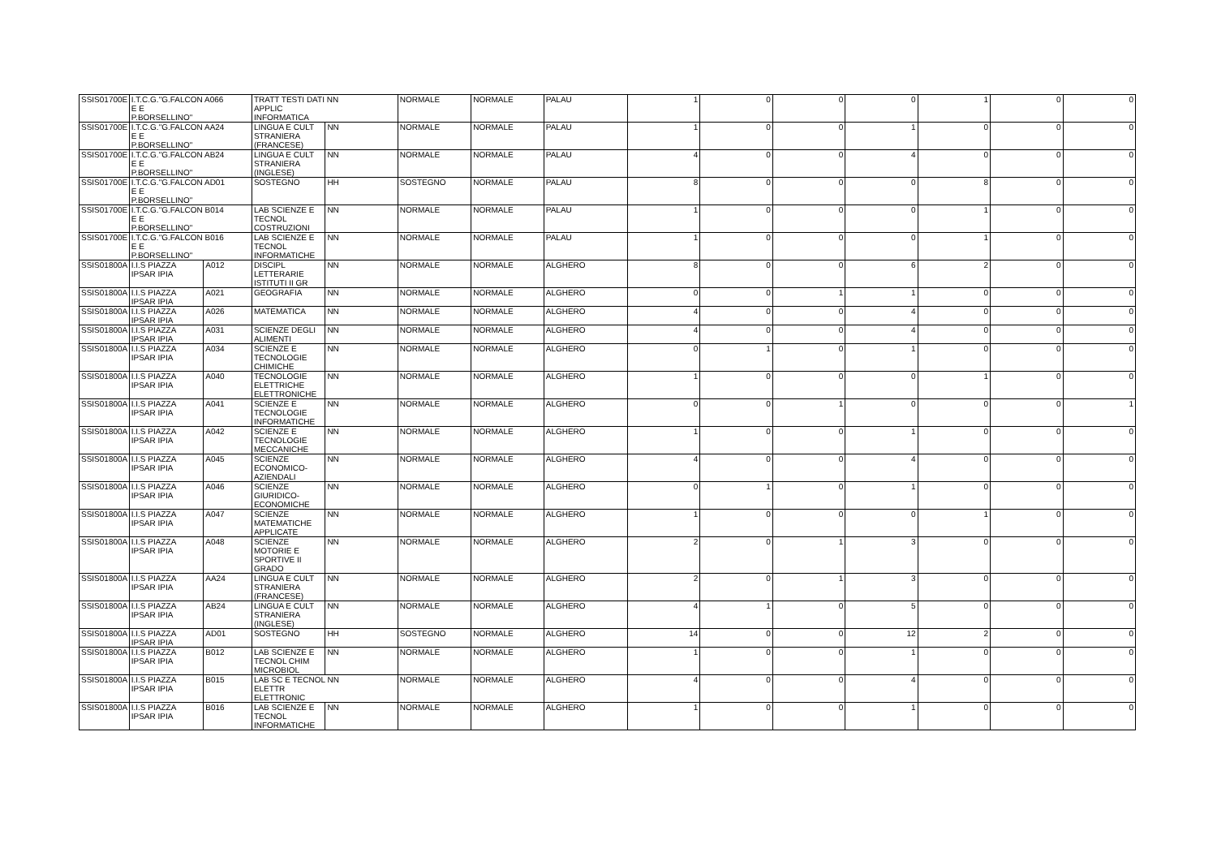| SSIS01700E | I.T.C.G."G.FALCON A066 E E P.BORSELLINO" | | TRATT TESTI DATI NN APPLIC INFORMATICA | | NORMALE | NORMALE | PALAU | 1 | 0 | 0 | 0 | 1 | 0 | 0 |
| SSIS01700E | I.T.C.G."G.FALCON AA24 E E P.BORSELLINO" | | LINGUA E CULT STRANIERA (FRANCESE) | NN | NORMALE | NORMALE | PALAU | 1 | 0 | 0 | 1 | 0 | 0 | 0 |
| SSIS01700E | I.T.C.G."G.FALCON AB24 E E P.BORSELLINO" | | LINGUA E CULT STRANIERA (INGLESE) | NN | NORMALE | NORMALE | PALAU | 4 | 0 | 0 | 4 | 0 | 0 | 0 |
| SSIS01700E | I.T.C.G."G.FALCON AD01 E E P.BORSELLINO" | | SOSTEGNO | HH | SOSTEGNO | NORMALE | PALAU | 8 | 0 | 0 | 0 | 8 | 0 | 0 |
| SSIS01700E | I.T.C.G."G.FALCON B014 E E P.BORSELLINO" | | LAB SCIENZE E TECNOL COSTRUZIONI | NN | NORMALE | NORMALE | PALAU | 1 | 0 | 0 | 0 | 1 | 0 | 0 |
| SSIS01700E | I.T.C.G."G.FALCON B016 E E P.BORSELLINO" | | LAB SCIENZE E TECNOL INFORMATICHE | NN | NORMALE | NORMALE | PALAU | 1 | 0 | 0 | 0 | 1 | 0 | 0 |
| SSIS01800A | I.I.S PIAZZA IPSAR IPIA | A012 | DISCIPL LETTERARIE ISTITUTI II GR | NN | NORMALE | NORMALE | ALGHERO | 8 | 0 | 0 | 6 | 2 | 0 | 0 |
| SSIS01800A | I.I.S PIAZZA IPSAR IPIA | A021 | GEOGRAFIA | NN | NORMALE | NORMALE | ALGHERO | 0 | 0 | 1 | 1 | 0 | 0 | 0 |
| SSIS01800A | I.I.S PIAZZA IPSAR IPIA | A026 | MATEMATICA | NN | NORMALE | NORMALE | ALGHERO | 4 | 0 | 0 | 4 | 0 | 0 | 0 |
| SSIS01800A | I.I.S PIAZZA IPSAR IPIA | A031 | SCIENZE DEGLI ALIMENTI | NN | NORMALE | NORMALE | ALGHERO | 4 | 0 | 0 | 4 | 0 | 0 | 0 |
| SSIS01800A | I.I.S PIAZZA IPSAR IPIA | A034 | SCIENZE E TECNOLOGIE CHIMICHE | NN | NORMALE | NORMALE | ALGHERO | 0 | 1 | 0 | 1 | 0 | 0 | 0 |
| SSIS01800A | I.I.S PIAZZA IPSAR IPIA | A040 | TECNOLOGIE ELETTRICHE ELETTRONICHE | NN | NORMALE | NORMALE | ALGHERO | 1 | 0 | 0 | 0 | 1 | 0 | 0 |
| SSIS01800A | I.I.S PIAZZA IPSAR IPIA | A041 | SCIENZE E TECNOLOGIE INFORMATICHE | NN | NORMALE | NORMALE | ALGHERO | 0 | 0 | 1 | 0 | 0 | 0 | 1 |
| SSIS01800A | I.I.S PIAZZA IPSAR IPIA | A042 | SCIENZE E TECNOLOGIE MECCANICHE | NN | NORMALE | NORMALE | ALGHERO | 1 | 0 | 0 | 1 | 0 | 0 | 0 |
| SSIS01800A | I.I.S PIAZZA IPSAR IPIA | A045 | SCIENZE ECONOMICO-AZIENDALI | NN | NORMALE | NORMALE | ALGHERO | 4 | 0 | 0 | 4 | 0 | 0 | 0 |
| SSIS01800A | I.I.S PIAZZA IPSAR IPIA | A046 | SCIENZE GIURIDICO-ECONOMICHE | NN | NORMALE | NORMALE | ALGHERO | 0 | 1 | 0 | 1 | 0 | 0 | 0 |
| SSIS01800A | I.I.S PIAZZA IPSAR IPIA | A047 | SCIENZE MATEMATICHE APPLICATE | NN | NORMALE | NORMALE | ALGHERO | 1 | 0 | 0 | 0 | 1 | 0 | 0 |
| SSIS01800A | I.I.S PIAZZA IPSAR IPIA | A048 | SCIENZE MOTORIE E SPORTIVE II GRADO | NN | NORMALE | NORMALE | ALGHERO | 2 | 0 | 1 | 3 | 0 | 0 | 0 |
| SSIS01800A | I.I.S PIAZZA IPSAR IPIA | AA24 | LINGUA E CULT STRANIERA (FRANCESE) | NN | NORMALE | NORMALE | ALGHERO | 2 | 0 | 1 | 3 | 0 | 0 | 0 |
| SSIS01800A | I.I.S PIAZZA IPSAR IPIA | AB24 | LINGUA E CULT STRANIERA (INGLESE) | NN | NORMALE | NORMALE | ALGHERO | 4 | 1 | 0 | 5 | 0 | 0 | 0 |
| SSIS01800A | I.I.S PIAZZA IPSAR IPIA | AD01 | SOSTEGNO | HH | SOSTEGNO | NORMALE | ALGHERO | 14 | 0 | 0 | 12 | 2 | 0 | 0 |
| SSIS01800A | I.I.S PIAZZA IPSAR IPIA | B012 | LAB SCIENZE E TECNOL CHIM MICROBIOL | NN | NORMALE | NORMALE | ALGHERO | 1 | 0 | 0 | 1 | 0 | 0 | 0 |
| SSIS01800A | I.I.S PIAZZA IPSAR IPIA | B015 | LAB SC E TECNOL NN ELETTR ELETTRONIC | | NORMALE | NORMALE | ALGHERO | 4 | 0 | 0 | 4 | 0 | 0 | 0 |
| SSIS01800A | I.I.S PIAZZA IPSAR IPIA | B016 | LAB SCIENZE E TECNOL INFORMATICHE | NN | NORMALE | NORMALE | ALGHERO | 1 | 0 | 0 | 1 | 0 | 0 | 0 |